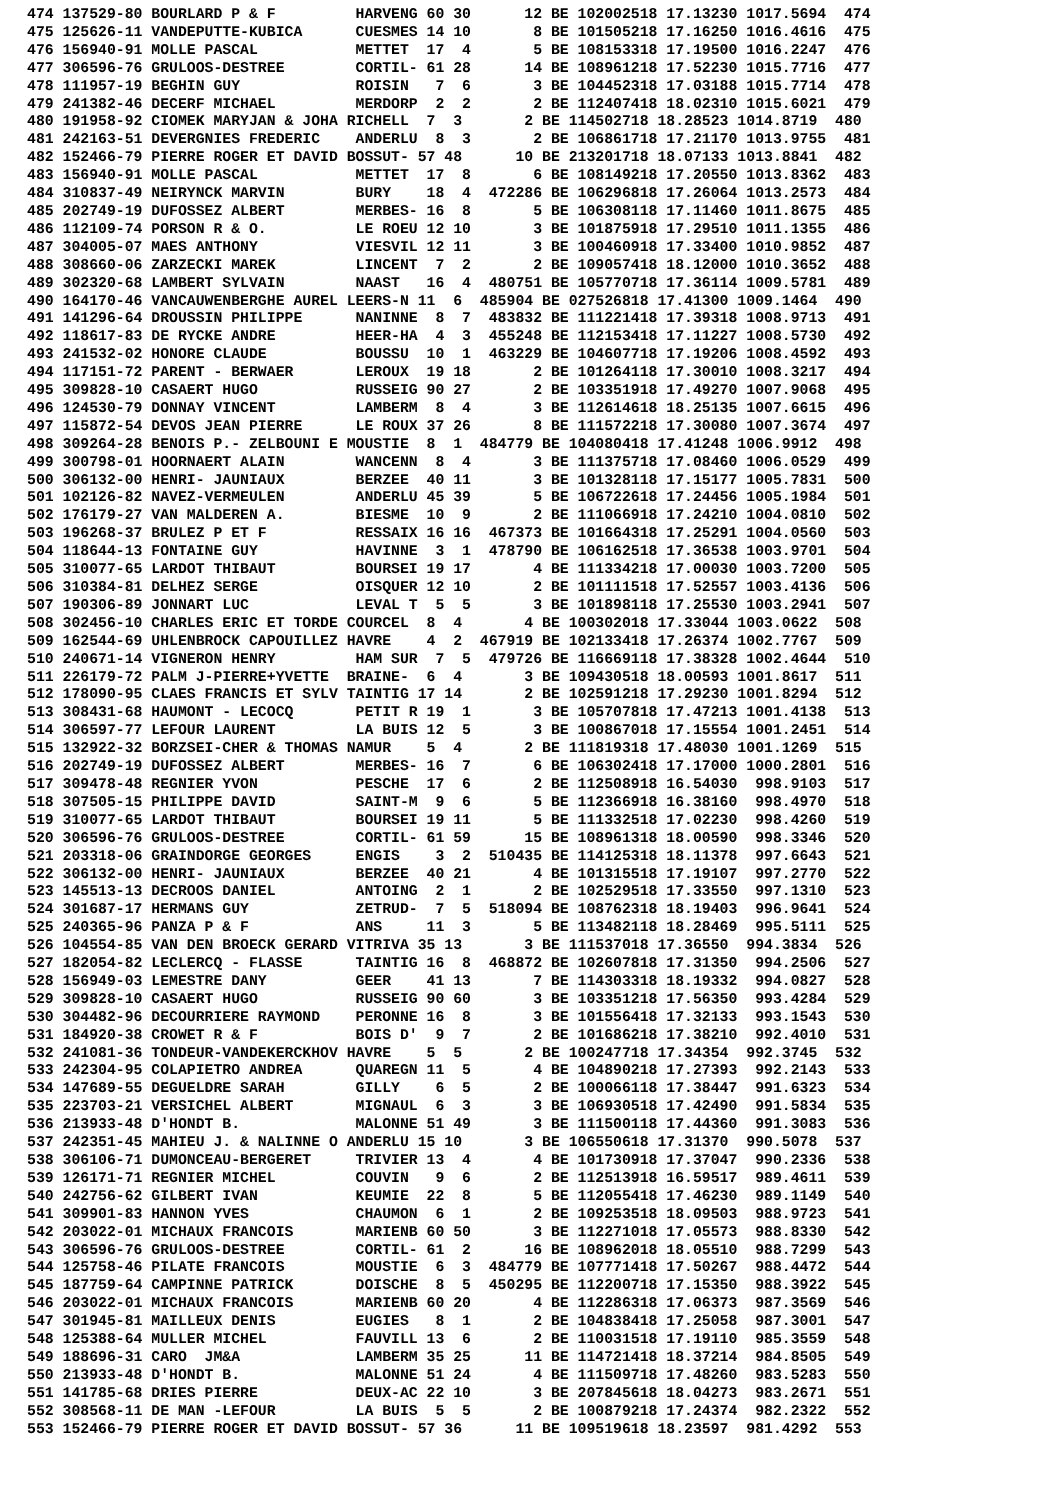474 137529-80 BOURLARD P & F         HARVENG 60 30      12 BE 102002518 17.13230 1017.5694  474
475 125626-11 VANDEPUTTE-KUBICA      CUESMES 14 10       8 BE 101505218 17.16250 1016.4616  475
476 156940-91 MOLLE PASCAL           METTET  17  4       5 BE 108153318 17.19500 1016.2247  476
477 306596-76 GRULOOS-DESTREE        CORTIL- 61 28      14 BE 108961218 17.52230 1015.7716  477
478 111957-19 BEGHIN GUY             ROISIN   7  6       3 BE 104452318 17.03188 1015.7714  478
479 241382-46 DECERF MICHAEL         MERDORP  2  2       2 BE 112407418 18.02310 1015.6021  479
480 191958-92 CIOMEK MARYJAN & JOHA RICHELL  7  3       2 BE 114502718 18.28523 1014.8719  480
481 242163-51 DEVERGNIES FREDERIC    ANDERLU  8  3       2 BE 106861718 17.21170 1013.9755  481
482 152466-79 PIERRE ROGER ET DAVID BOSSUT- 57 48      10 BE 213201718 18.07133 1013.8841  482
483 156940-91 MOLLE PASCAL           METTET  17  8       6 BE 108149218 17.20550 1013.8362  483
484 310837-49 NEIRYNCK MARVIN        BURY    18  4  472286 BE 106296818 17.26064 1013.2573  484
485 202749-19 DUFOSSEZ ALBERT        MERBES- 16  8       5 BE 106308118 17.11460 1011.8675  485
486 112109-74 PORSON R & O.          LE ROEU 12 10       3 BE 101875918 17.29510 1011.1355  486
487 304005-07 MAES ANTHONY           VIESVIL 12 11       3 BE 100460918 17.33400 1010.9852  487
488 308660-06 ZARZECKI MAREK         LINCENT  7  2       2 BE 109057418 18.12000 1010.3652  488
489 302320-68 LAMBERT SYLVAIN        NAAST   16  4  480751 BE 105770718 17.36114 1009.5781  489
490 164170-46 VANCAUWENBERGHE AUREL LEERS-N 11  6  485904 BE 027526818 17.41300 1009.1464  490
491 141296-64 DROUSSIN PHILIPPE      NANINNE  8  7  483832 BE 111221418 17.39318 1008.9713  491
492 118617-83 DE RYCKE ANDRE         HEER-HA  4  3  455248 BE 112153418 17.11227 1008.5730  492
493 241532-02 HONORE CLAUDE          BOUSSU  10  1  463229 BE 104607718 17.19206 1008.4592  493
494 117151-72 PARENT - BERWAER       LEROUX  19 18       2 BE 101264118 17.30010 1008.3217  494
495 309828-10 CASAERT HUGO           RUSSEIG 90 27       2 BE 103351918 17.49270 1007.9068  495
496 124530-79 DONNAY VINCENT         LAMBERM  8  4       3 BE 112614618 18.25135 1007.6615  496
497 115872-54 DEVOS JEAN PIERRE      LE ROUX 37 26       8 BE 111572218 17.30080 1007.3674  497
498 309264-28 BENOIS P.- ZELBOUNI E MOUSTIE  8  1  484779 BE 104080418 17.41248 1006.9912  498
499 300798-01 HOORNAERT ALAIN        WANCENN  8  4       3 BE 111375718 17.08460 1006.0529  499
500 306132-00 HENRI- JAUNIAUX        BERZEE  40 11       3 BE 101328118 17.15177 1005.7831  500
501 102126-82 NAVEZ-VERMEULEN        ANDERLU 45 39       5 BE 106722618 17.24456 1005.1984  501
502 176179-27 VAN MALDEREN A.        BIESME  10  9       2 BE 111066918 17.24210 1004.0810  502
503 196268-37 BRULEZ P ET F          RESSAIX 16 16  467373 BE 101664318 17.25291 1004.0560  503
504 118644-13 FONTAINE GUY           HAVINNE  3  1  478790 BE 106162518 17.36538 1003.9701  504
505 310077-65 LARDOT THIBAUT         BOURSEI 19 17       4 BE 111334218 17.00030 1003.7200  505
506 310384-81 DELHEZ SERGE           OISQUER 12 10       2 BE 101111518 17.52557 1003.4136  506
507 190306-89 JONNART LUC            LEVAL T  5  5       3 BE 101898118 17.25530 1003.2941  507
508 302456-10 CHARLES ERIC ET TORDE COURCEL  8  4       4 BE 100302018 17.33044 1003.0622  508
509 162544-69 UHLENBROCK CAPOUILLEZ HAVRE    4  2  467919 BE 102133418 17.26374 1002.7767  509
510 240671-14 VIGNERON HENRY         HAM SUR  7  5  479726 BE 116669118 17.38328 1002.4644  510
511 226179-72 PALM J-PIERRE+YVETTE  BRAINE-  6  4       3 BE 109430518 18.00593 1001.8617  511
512 178090-95 CLAES FRANCIS ET SYLV TAINTIG 17 14       2 BE 102591218 17.29230 1001.8294  512
513 308431-68 HAUMONT - LECOCQ       PETIT R 19  1       3 BE 105707818 17.47213 1001.4138  513
514 306597-77 LEFOUR LAURENT         LA BUIS 12  5       3 BE 100867018 17.15554 1001.2451  514
515 132922-32 BORZSEI-CHER & THOMAS NAMUR    5  4       2 BE 111819318 17.48030 1001.1269  515
516 202749-19 DUFOSSEZ ALBERT        MERBES- 16  7       6 BE 106302418 17.17000 1000.2801  516
517 309478-48 REGNIER YVON           PESCHE  17  6       2 BE 112508918 16.54030  998.9103  517
518 307505-15 PHILIPPE DAVID         SAINT-M  9  6       5 BE 112366918 16.38160  998.4970  518
519 310077-65 LARDOT THIBAUT         BOURSEI 19 11       5 BE 111332518 17.02230  998.4260  519
520 306596-76 GRULOOS-DESTREE        CORTIL- 61 59      15 BE 108961318 18.00590  998.3346  520
521 203318-06 GRAINDORGE GEORGES     ENGIS    3  2  510435 BE 114125318 18.11378  997.6643  521
522 306132-00 HENRI- JAUNIAUX        BERZEE  40 21       4 BE 101315518 17.19107  997.2770  522
523 145513-13 DECROOS DANIEL         ANTOING  2  1       2 BE 102529518 17.33550  997.1310  523
524 301687-17 HERMANS GUY            ZETRUD-  7  5  518094 BE 108762318 18.19403  996.9641  524
525 240365-96 PANZA P & F            ANS     11  3       5 BE 113482118 18.28469  995.5111  525
526 104554-85 VAN DEN BROECK GERARD VITRIVA 35 13       3 BE 111537018 17.36550  994.3834  526
527 182054-82 LECLERCQ - FLASSE      TAINTIG 16  8  468872 BE 102607818 17.31350  994.2506  527
528 156949-03 LEMESTRE DANY          GEER    41 13       7 BE 114303318 18.19332  994.0827  528
529 309828-10 CASAERT HUGO           RUSSEIG 90 60       3 BE 103351218 17.56350  993.4284  529
530 304482-96 DECOURRIERE RAYMOND    PERONNE 16  8       3 BE 101556418 17.32133  993.1543  530
531 184920-38 CROWET R & F           BOIS D'  9  7       2 BE 101686218 17.38210  992.4010  531
532 241081-36 TONDEUR-VANDEKERCKHOV HAVRE    5  5       2 BE 100247718 17.34354  992.3745  532
533 242304-95 COLAPIETRO ANDREA      QUAREGN 11  5       4 BE 104890218 17.27393  992.2143  533
534 147689-55 DEGUELDRE SARAH        GILLY    6  5       2 BE 100066118 17.38447  991.6323  534
535 223703-21 VERSICHEL ALBERT       MIGNAUL  6  3       3 BE 106930518 17.42490  991.5834  535
536 213933-48 D'HONDT B.             MALONNE 51 49       3 BE 111500118 17.44360  991.3083  536
537 242351-45 MAHIEU J. & NALINNE O ANDERLU 15 10       3 BE 106550618 17.31370  990.5078  537
538 306106-71 DUMONCEAU-BERGERET     TRIVIER 13  4       4 BE 101730918 17.37047  990.2336  538
539 126171-71 REGNIER MICHEL         COUVIN   9  6       2 BE 112513918 16.59517  989.4611  539
540 242756-62 GILBERT IVAN           KEUMIE  22  8       5 BE 112055418 17.46230  989.1149  540
541 309901-83 HANNON YVES            CHAUMON  6  1       2 BE 109253518 18.09503  988.9723  541
542 203022-01 MICHAUX FRANCOIS       MARIENB 60 50       3 BE 112271018 17.05573  988.8330  542
543 306596-76 GRULOOS-DESTREE        CORTIL- 61  2      16 BE 108962018 18.05510  988.7299  543
544 125758-46 PILATE FRANCOIS        MOUSTIE  6  3  484779 BE 107771418 17.50267  988.4472  544
545 187759-64 CAMPINNE PATRICK       DOISCHE  8  5  450295 BE 112200718 17.15350  988.3922  545
546 203022-01 MICHAUX FRANCOIS       MARIENB 60 20       4 BE 112286318 17.06373  987.3569  546
547 301945-81 MAILLEUX DENIS         EUGIES   8  1       2 BE 104838418 17.25058  987.3001  547
548 125388-64 MULLER MICHEL          FAUVILL 13  6       2 BE 110031518 17.19110  985.3559  548
549 188696-31 CARO  JM&A             LAMBERM 35 25      11 BE 114721418 18.37214  984.8505  549
550 213933-48 D'HONDT B.             MALONNE 51 24       4 BE 111509718 17.48260  983.5283  550
551 141785-68 DRIES PIERRE           DEUX-AC 22 10       3 BE 207845618 18.04273  983.2671  551
552 308568-11 DE MAN -LEFOUR         LA BUIS  5  5       2 BE 100879218 17.24374  982.2322  552
553 152466-79 PIERRE ROGER ET DAVID BOSSUT- 57 36      11 BE 109519618 18.23597  981.4292  553